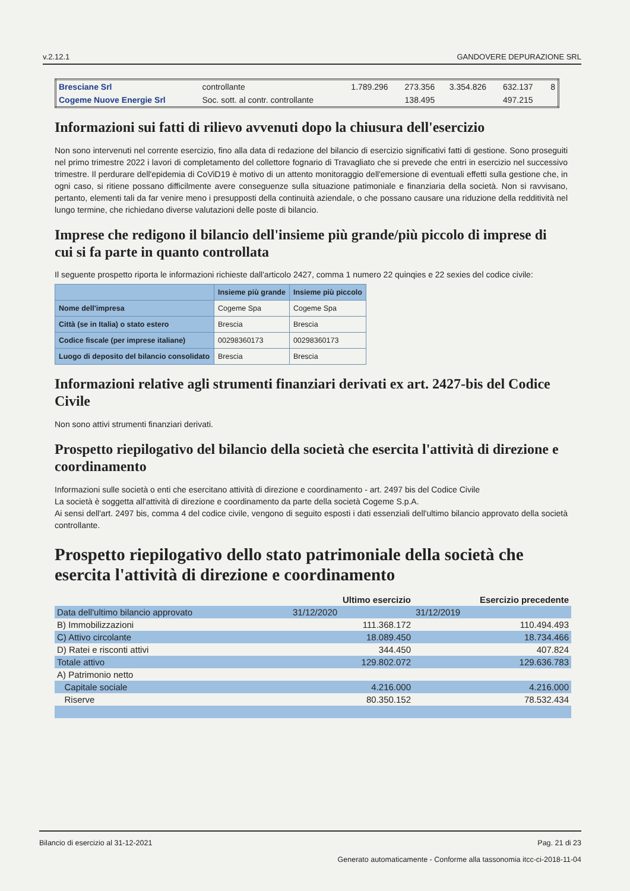v.2.12.1 GANDOVERE DEPURAZIONE SRL
| Bresciane Srl | controllante | 1.789.296 | 273.356 | 3.354.826 | 632.137 | 8 |
| Cogeme Nuove Energie Srl | Soc. sott. al contr. controllante | | 138.495 | | 497.215 | |
Informazioni sui fatti di rilievo avvenuti dopo la chiusura dell'esercizio
Non sono intervenuti nel corrente esercizio, fino alla data di redazione del bilancio di esercizio significativi fatti di gestione. Sono proseguiti nel primo trimestre 2022 i lavori di completamento del collettore fognario di Travagliato che si prevede che entri in esercizio nel successivo trimestre. Il perdurare dell'epidemia di CoViD19 è motivo di un attento monitoraggio dell'emersione di eventuali effetti sulla gestione che, in ogni caso, si ritiene possano difficilmente avere conseguenze sulla situazione patimoniale e finanziaria della società. Non si ravvisano, pertanto, elementi tali da far venire meno i presupposti della continuità aziendale, o che possano causare una riduzione della redditività nel lungo termine, che richiedano diverse valutazioni delle poste di bilancio.
Imprese che redigono il bilancio dell'insieme più grande/più piccolo di imprese di cui si fa parte in quanto controllata
Il seguente prospetto riporta le informazioni richieste dall'articolo 2427, comma 1 numero 22 quinqies e 22 sexies del codice civile:
| | Insieme più grande | Insieme più piccolo |
| --- | --- | --- |
| Nome dell'impresa | Cogeme Spa | Cogeme Spa |
| Città (se in Italia) o stato estero | Brescia | Brescia |
| Codice fiscale (per imprese italiane) | 00298360173 | 00298360173 |
| Luogo di deposito del bilancio consolidato | Brescia | Brescia |
Informazioni relative agli strumenti finanziari derivati ex art. 2427-bis del Codice Civile
Non sono attivi strumenti finanziari derivati.
Prospetto riepilogativo del bilancio della società che esercita l'attività di direzione e coordinamento
Informazioni sulle società o enti che esercitano attività di direzione e coordinamento - art. 2497 bis del Codice Civile
La società è soggetta all'attività di direzione e coordinamento da parte della società Cogeme S.p.A.
Ai sensi dell'art. 2497 bis, comma 4 del codice civile, vengono di seguito esposti i dati essenziali dell'ultimo bilancio approvato della società controllante.
Prospetto riepilogativo dello stato patrimoniale della società che esercita l'attività di direzione e coordinamento
| | Ultimo esercizio | Esercizio precedente |
| --- | --- | --- |
| Data dell'ultimo bilancio approvato | 31/12/2020 | 31/12/2019 |
| B) Immobilizzazioni | 111.368.172 | 110.494.493 |
| C) Attivo circolante | 18.089.450 | 18.734.466 |
| D) Ratei e risconti attivi | 344.450 | 407.824 |
| Totale attivo | 129.802.072 | 129.636.783 |
| A) Patrimonio netto | | |
| Capitale sociale | 4.216.000 | 4.216.000 |
| Riserve | 80.350.152 | 78.532.434 |
Bilancio di esercizio al 31-12-2021 Pag. 21 di 23
Generato automaticamente - Conforme alla tassonomia itcc-ci-2018-11-04